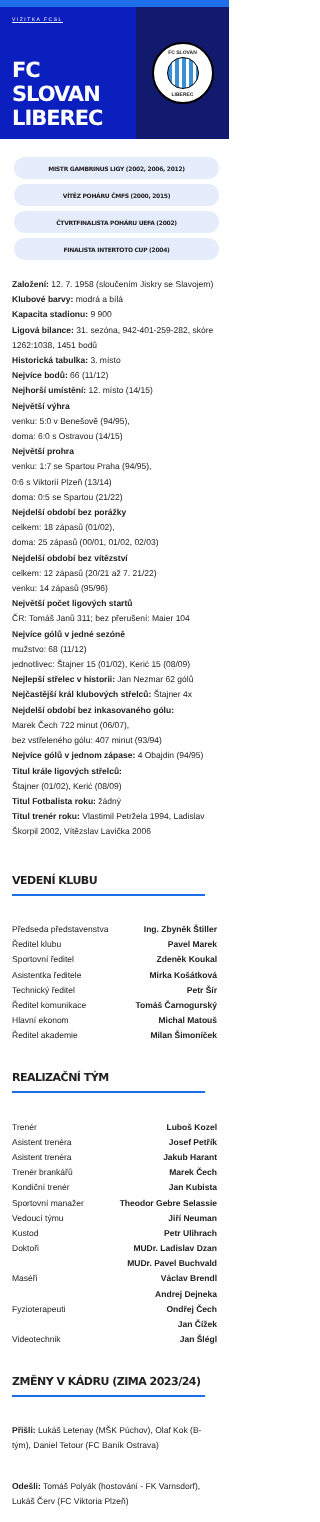VIZITKA FCSL
FC SLOVAN LIBEREC
FC SLOVAN
LIBEREC
MISTR GAMBRINUS LIGY (2002, 2006, 2012)
VÍTĚZ POHÁRU ČMFS (2000, 2015)
ČTVRTFINALISTA POHÁRU UEFA (2002)
FINALISTA INTERTOTO CUP (2004)
Založení: 12. 7. 1958 (sloučením Jiskry se Slavojem)
Klubové barvy: modrá a bílá
Kapacita stadionu: 9 900
Ligová bilance: 31. sezóna, 942-401-259-282, skóre 1262:1038, 1451 bodů
Historická tabulka: 3. místo
Nejvíce bodů: 66 (11/12)
Nejhorší umístění: 12. místo (14/15)
Největší výhra
venku: 5:0 v Benešově (94/95),
doma: 6:0 s Ostravou (14/15)
Největší prohra
venku: 1:7 se Spartou Praha (94/95),
0:6 s Viktorií Plzeň (13/14)
doma: 0:5 se Spartou (21/22)
Nejdelší období bez porážky
celkem: 18 zápasů (01/02),
doma: 25 zápasů (00/01, 01/02, 02/03)
Nejdelší období bez vítězství
celkem: 12 zápasů (20/21 až 7. 21/22)
venku: 14 zápasů (95/96)
Největší počet ligových startů
ČR: Tomáš Janů 311; bez přerušení: Maier 104
Nejvíce gólů v jedné sezóně
mužstvo: 68 (11/12)
jednotlivec: Štajner 15 (01/02), Kerić 15 (08/09)
Nejlepší střelec v historii: Jan Nezmar 62 gólů
Nejčastější král klubových střelců: Štajner 4x
Nejdelší období bez inkasovaného gólu:
Marek Čech 722 minut (06/07),
bez vstřeleného gólu: 407 minut (93/94)
Nejvíce gólů v jednom zápase: 4 Obajdin (94/95)
Titul krále ligových střelců:
Štajner (01/02), Kerić (08/09)
Titul Fotbalista roku: žádný
Titul trenér roku: Vlastimil Petržela 1994, Ladislav Škorpil 2002, Vítězslav Lavička 2006
VEDENÍ KLUBU
| Předseda představenstva | Ing. Zbyněk Štiller |
| Ředitel klubu | Pavel Marek |
| Sportovní ředitel | Zdeněk Koukal |
| Asistentka ředitele | Mirka Košátková |
| Technický ředitel | Petr Šír |
| Ředitel komunikace | Tomáš Čarnogurský |
| Hlavní ekonom | Michal Matouš |
| Ředitel akademie | Milan Šimoníček |
REALIZAČNÍ TÝM
| Trenér | Luboš Kozel |
| Asistent trenéra | Josef Petřík |
| Asistent trenéra | Jakub Harant |
| Trenér brankářů | Marek Čech |
| Kondiční trenér | Jan Kubista |
| Sportovní manažer | Theodor Gebre Selassie |
| Vedoucí týmu | Jiří Neuman |
| Kustod | Petr Ulihrach |
| Doktoři | MUDr. Ladislav Dzan |
| | MUDr. Pavel Buchvald |
| Maséři | Václav Brendl |
| | Andrej Dejneka |
| Fyzioterapeuti | Ondřej Čech |
| | Jan Čížek |
| Videotechnik | Jan Šlégl |
ZMĚNY V KÁDRU (ZIMA 2023/24)
Přišli: Lukáš Letenay (MŠK Púchov), Olaf Kok (B- tým), Daniel Tetour (FC Baník Ostrava)
Odešli: Tomáš Polyák (hostování - FK Varnsdorf), Lukáš Červ (FC Viktoria Plzeň)